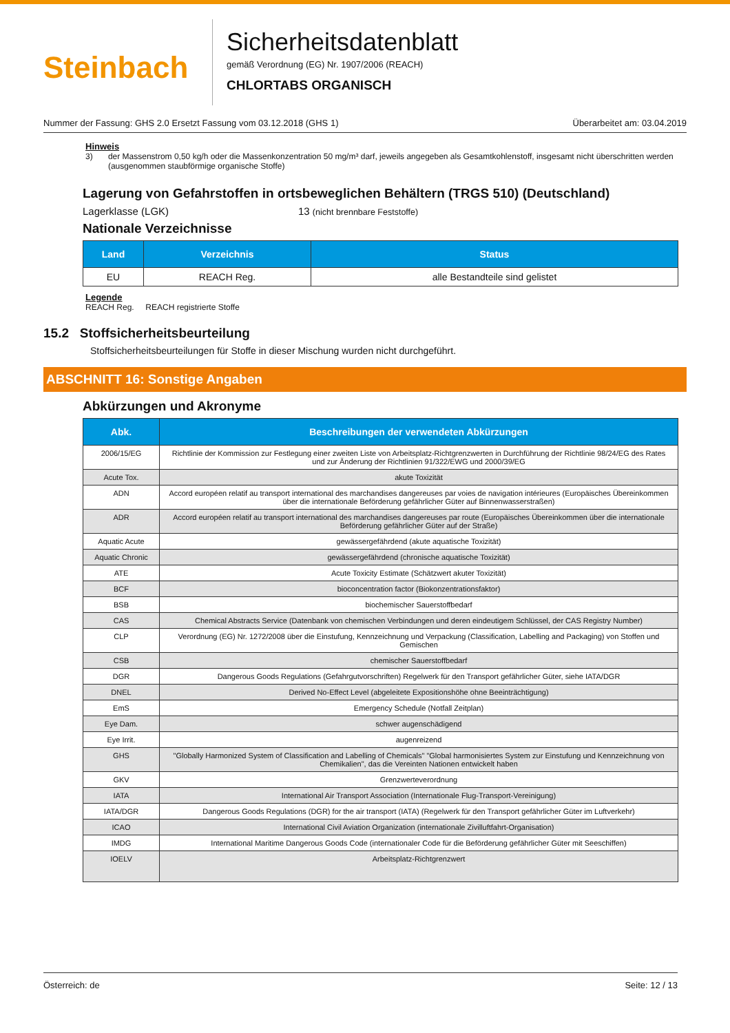Steinbach
Sicherheitsdatenblatt
gemäß Verordnung (EG) Nr. 1907/2006 (REACH)
CHLORTABS ORGANISCH
Nummer der Fassung: GHS 2.0 Ersetzt Fassung vom 03.12.2018 (GHS 1) Überarbeitet am: 03.04.2019
Hinweis
3) der Massenstrom 0,50 kg/h oder die Massenkonzentration 50 mg/m³ darf, jeweils angegeben als Gesamtkohlenstoff, insgesamt nicht überschritten werden (ausgenommen staubförmige organische Stoffe)
Lagerung von Gefahrstoffen in ortsbeweglichen Behältern (TRGS 510) (Deutschland)
Lagerklasse (LGK) 13 (nicht brennbare Feststoffe)
Nationale Verzeichnisse
| Land | Verzeichnis | Status |
| --- | --- | --- |
| EU | REACH Reg. | alle Bestandteile sind gelistet |
Legende
REACH Reg. REACH registrierte Stoffe
15.2 Stoffsicherheitsbeurteilung
Stoffsicherheitsbeurteilungen für Stoffe in dieser Mischung wurden nicht durchgeführt.
ABSCHNITT 16: Sonstige Angaben
Abkürzungen und Akronyme
| Abk. | Beschreibungen der verwendeten Abkürzungen |
| --- | --- |
| 2006/15/EG | Richtlinie der Kommission zur Festlegung einer zweiten Liste von Arbeitsplatz-Richtgrenzwerten in Durchführung der Richtlinie 98/24/EG des Rates und zur Änderung der Richtlinien 91/322/EWG und 2000/39/EG |
| Acute Tox. | akute Toxizität |
| ADN | Accord européen relatif au transport international des marchandises dangereuses par voies de navigation intérieures (Europäisches Übereinkommen über die internationale Beförderung gefährlicher Güter auf Binnenwasserstraßen) |
| ADR | Accord européen relatif au transport international des marchandises dangereuses par route (Europäisches Übereinkommen über die internationale Beförderung gefährlicher Güter auf der Straße) |
| Aquatic Acute | gewässergefährdend (akute aquatische Toxizität) |
| Aquatic Chronic | gewässergefährdend (chronische aquatische Toxizität) |
| ATE | Acute Toxicity Estimate (Schätzwert akuter Toxizität) |
| BCF | bioconcentration factor (Biokonzentrationsfaktor) |
| BSB | biochemischer Sauerstoffbedarf |
| CAS | Chemical Abstracts Service (Datenbank von chemischen Verbindungen und deren eindeutigem Schlüssel, der CAS Registry Number) |
| CLP | Verordnung (EG) Nr. 1272/2008 über die Einstufung, Kennzeichnung und Verpackung (Classification, Labelling and Packaging) von Stoffen und Gemischen |
| CSB | chemischer Sauerstoffbedarf |
| DGR | Dangerous Goods Regulations (Gefahrgutvorschriften) Regelwerk für den Transport gefährlicher Güter, siehe IATA/DGR |
| DNEL | Derived No-Effect Level (abgeleitete Expositionshöhe ohne Beeinträchtigung) |
| EmS | Emergency Schedule (Notfall Zeitplan) |
| Eye Dam. | schwer augenschädigend |
| Eye Irrit. | augenreizend |
| GHS | "Globally Harmonized System of Classification and Labelling of Chemicals" "Global harmonisiertes System zur Einstufung und Kennzeichnung von Chemikalien", das die Vereinten Nationen entwickelt haben |
| GKV | Grenzwerteverordnung |
| IATA | International Air Transport Association (Internationale Flug-Transport-Vereinigung) |
| IATA/DGR | Dangerous Goods Regulations (DGR) for the air transport (IATA) (Regelwerk für den Transport gefährlicher Güter im Luftverkehr) |
| ICAO | International Civil Aviation Organization (internationale Zivilluftfahrt-Organisation) |
| IMDG | International Maritime Dangerous Goods Code (internationaler Code für die Beförderung gefährlicher Güter mit Seeschiffen) |
| IOELV | Arbeitsplatz-Richtgrenzwert |
Österreich: de Seite: 12 / 13